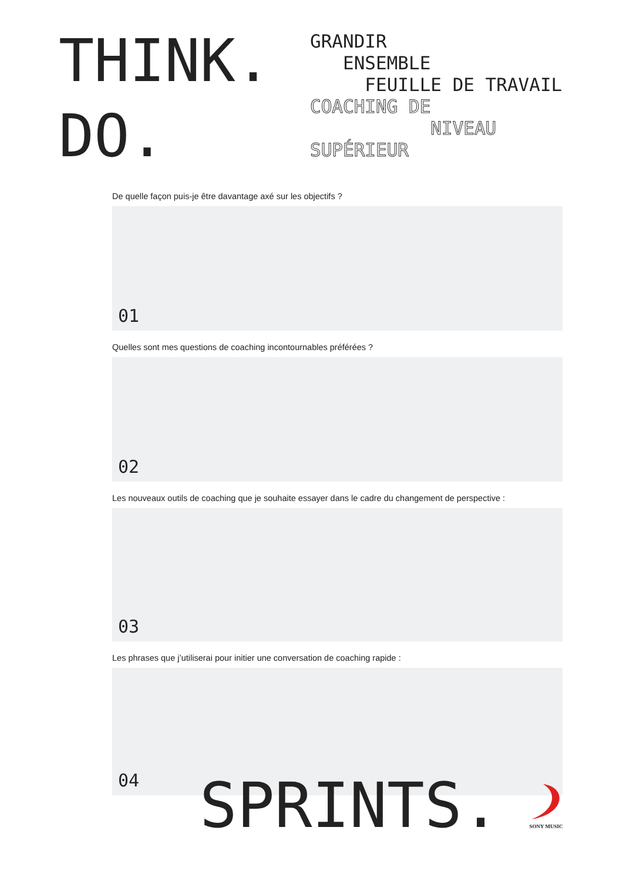THINK.
DO.
GRANDIR
ENSEMBLE
FEUILLE DE TRAVAIL
COACHING DE
NIVEAU
SUPÉRIEUR
De quelle façon puis-je être davantage axé sur les objectifs ?
01
Quelles sont mes questions de coaching incontournables préférées ?
02
Les nouveaux outils de coaching que je souhaite essayer dans le cadre du changement de perspective :
03
Les phrases que j’utiliserai pour initier une conversation de coaching rapide :
04
SPRINTS.
SONY MUSIC